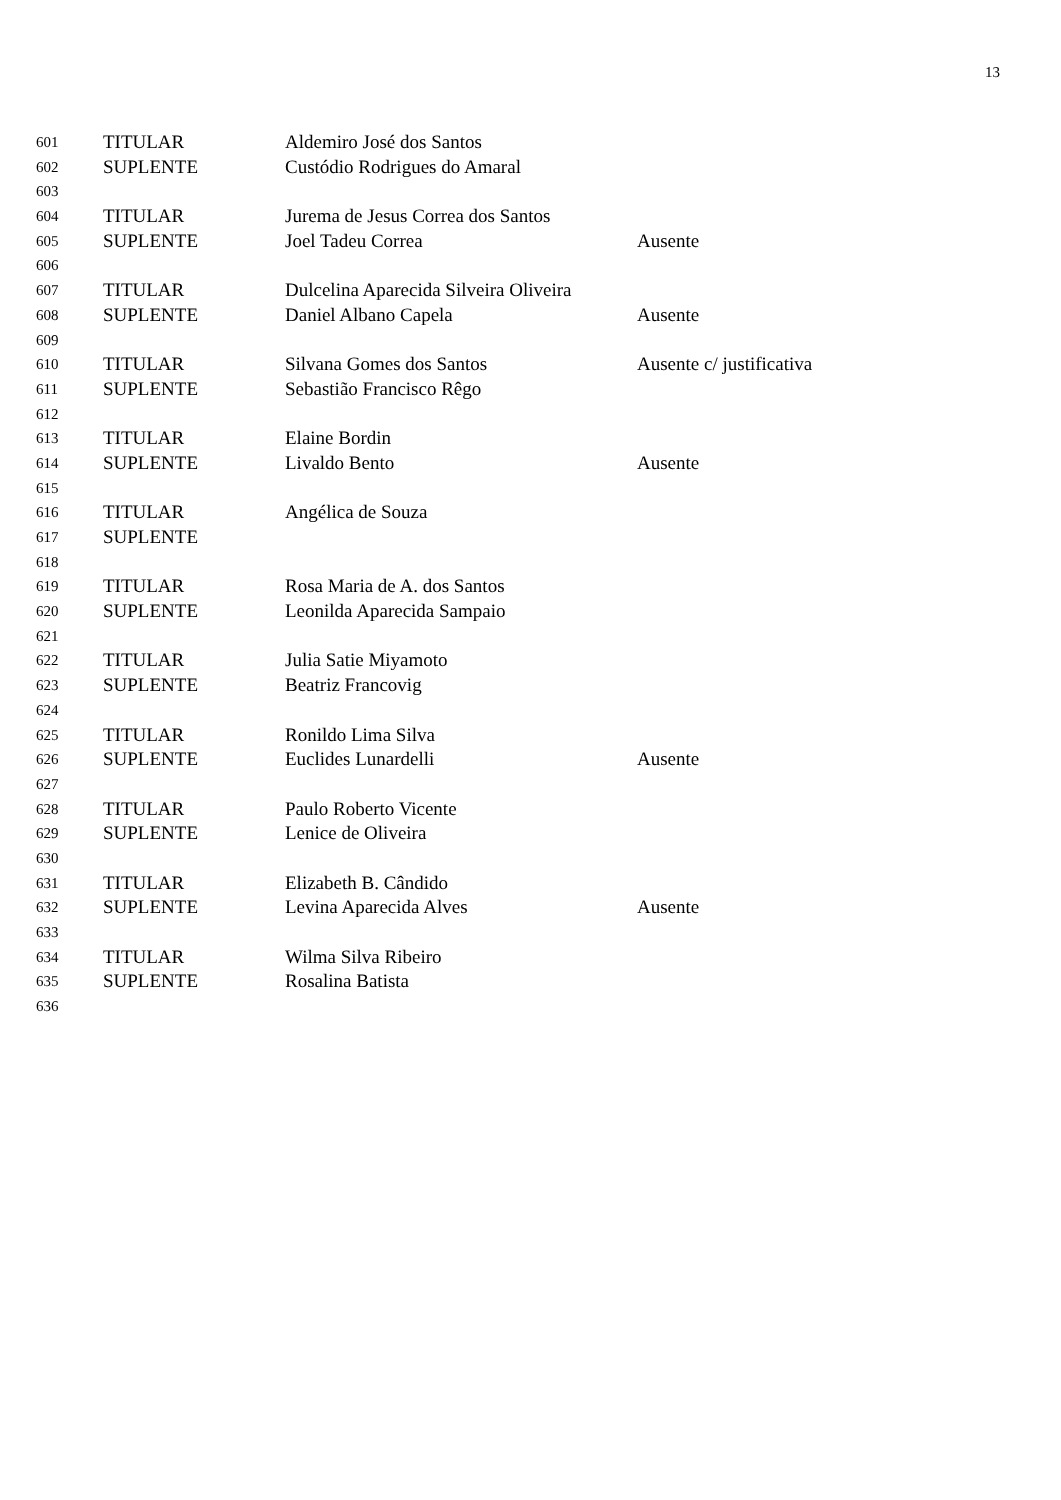13
601 TITULAR Aldemiro José dos Santos
602 SUPLENTE Custódio Rodrigues do Amaral
603
604 TITULAR Jurema de Jesus Correa dos Santos
605 SUPLENTE Joel Tadeu Correa Ausente
606
607 TITULAR Dulcelina Aparecida Silveira Oliveira
608 SUPLENTE Daniel Albano Capela Ausente
609
610 TITULAR Silvana Gomes dos Santos Ausente c/ justificativa
611 SUPLENTE Sebastião Francisco Rêgo
612
613 TITULAR Elaine Bordin
614 SUPLENTE Livaldo Bento Ausente
615
616 TITULAR Angélica de Souza
617 SUPLENTE
618
619 TITULAR Rosa Maria de A. dos Santos
620 SUPLENTE Leonilda Aparecida Sampaio
621
622 TITULAR Julia Satie Miyamoto
623 SUPLENTE Beatriz Francovig
624
625 TITULAR Ronildo Lima Silva
626 SUPLENTE Euclides Lunardelli Ausente
627
628 TITULAR Paulo Roberto Vicente
629 SUPLENTE Lenice de Oliveira
630
631 TITULAR Elizabeth B. Cândido
632 SUPLENTE Levina Aparecida Alves Ausente
633
634 TITULAR Wilma Silva Ribeiro
635 SUPLENTE Rosalina Batista
636